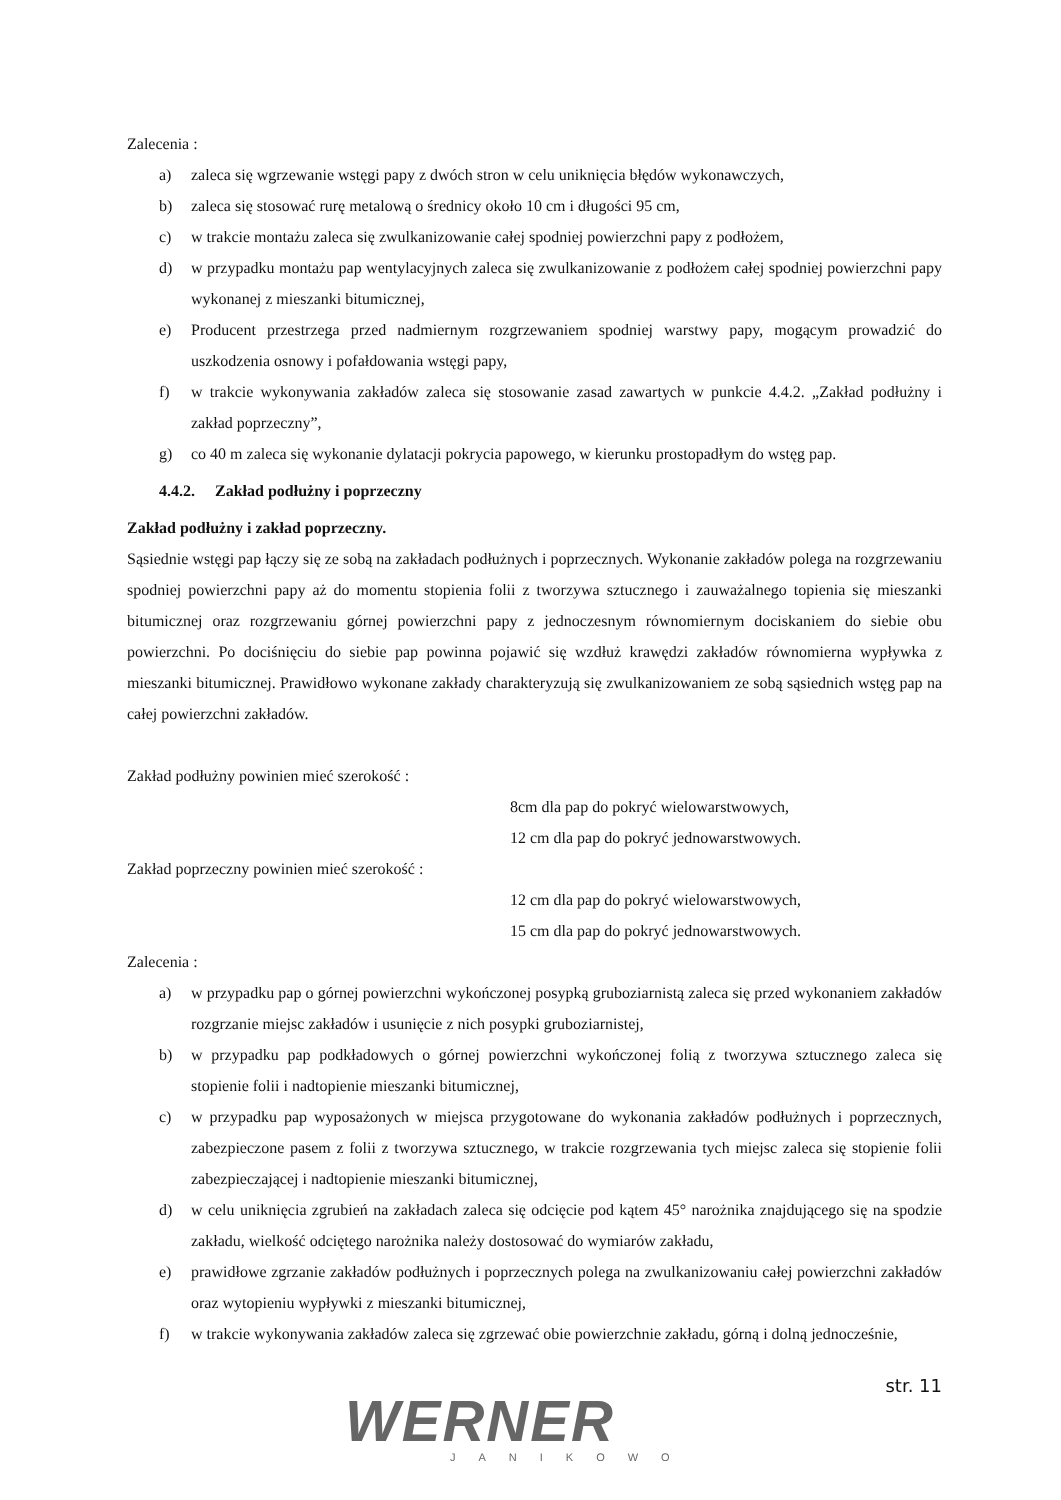Zalecenia :
a) zaleca się wgrzewanie wstęgi papy z dwóch stron w celu uniknięcia błędów wykonawczych,
b) zaleca się stosować rurę metalową o średnicy około 10 cm i długości 95 cm,
c) w trakcie montażu zaleca się zwulkanizowanie całej spodniej powierzchni papy z podłożem,
d) w przypadku montażu pap wentylacyjnych zaleca się zwulkanizowanie z podłożem całej spodniej powierzchni papy wykonanej z mieszanki bitumicznej,
e) Producent przestrzega przed nadmiernym rozgrzewaniem spodniej warstwy papy, mogącym prowadzić do uszkodzenia osnowy i pofałdowania wstęgi papy,
f) w trakcie wykonywania zakładów zaleca się stosowanie zasad zawartych w punkcie 4.4.2. „Zakład podłużny i zakład poprzeczny”,
g) co 40 m zaleca się wykonanie dylatacji pokrycia papowego, w kierunku prostopadłym do wstęg pap.
4.4.2. Zakład podłużny i poprzeczny
Zakład podłużny i zakład poprzeczny.
Sąsiednie wstęgi pap łączy się ze sobą na zakładach podłużnych i poprzecznych. Wykonanie zakładów polega na rozgrzewaniu spodniej powierzchni papy aż do momentu stopienia folii z tworzywa sztucznego i zauważalnego topienia się mieszanki bitumicznej oraz rozgrzewaniu górnej powierzchni papy z jednoczesnym równomiernym dociskaniem do siebie obu powierzchni. Po dociśnięciu do siebie pap powinna pojawić się wzdłuż krawędzi zakładów równomierna wypływka z mieszanki bitumicznej. Prawidłowo wykonane zakłady charakteryzują się zwulkanizowaniem ze sobą sąsiednich wstęg pap na całej powierzchni zakładów.
Zakład podłużny powinien mieć szerokość :
8cm dla pap do pokryć wielowarstwowych,
12 cm dla pap do pokryć jednowarstwowych.
Zakład poprzeczny powinien mieć szerokość :
12 cm dla pap do pokryć wielowarstwowych,
15 cm dla pap do pokryć jednowarstwowych.
Zalecenia :
a) w przypadku pap o górnej powierzchni wykończonej posypką gruboziarnistą zaleca się przed wykonaniem zakładów rozgrzanie miejsc zakładów i usunięcie z nich posypki gruboziarnistej,
b) w przypadku pap podkładowych o górnej powierzchni wykończonej folią z tworzywa sztucznego zaleca się stopienie folii i nadtopienie mieszanki bitumicznej,
c) w przypadku pap wyposażonych w miejsca przygotowane do wykonania zakładów podłużnych i poprzecznych, zabezpieczone pasem z folii z tworzywa sztucznego, w trakcie rozgrzewania tych miejsc zaleca się stopienie folii zabezpieczającej i nadtopienie mieszanki bitumicznej,
d) w celu uniknięcia zgrubień na zakładach zaleca się odcięcie pod kątem 45° narożnika znajdującego się na spodzie zakładu, wielkość odciętego narożnika należy dostosować do wymiarów zakładu,
e) prawidłowe zgrzanie zakładów podłużnych i poprzecznych polega na zwulkanizowaniu całej powierzchni zakładów oraz wytopieniu wypływki z mieszanki bitumicznej,
f) w trakcie wykonywania zakładów zaleca się zgrzewać obie powierzchnie zakładu, górną i dolną jednocześnie,
str. 11
WERNER
JANIKOWO